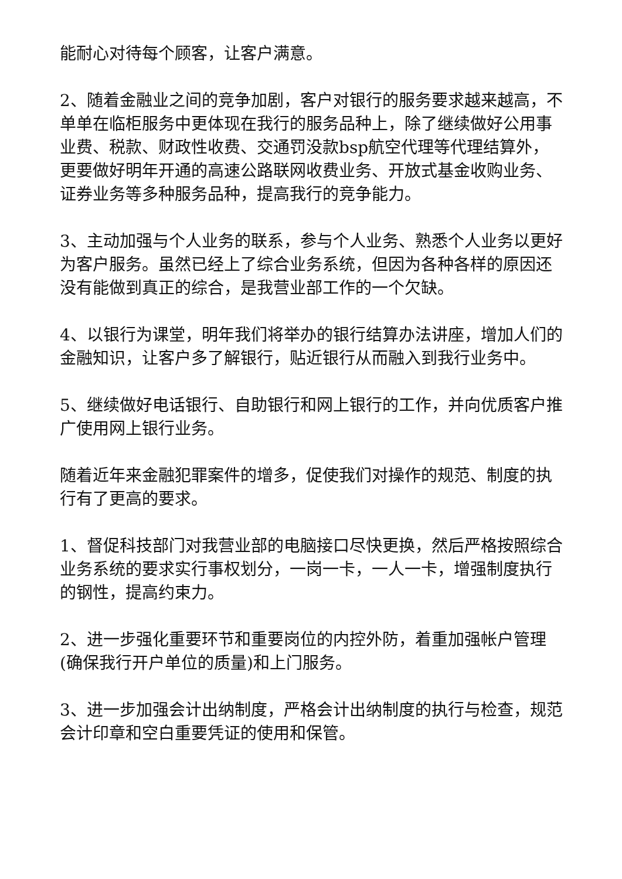能耐心对待每个顾客，让客户满意。
2、随着金融业之间的竞争加剧，客户对银行的服务要求越来越高，不单单在临柜服务中更体现在我行的服务品种上，除了继续做好公用事业费、税款、财政性收费、交通罚没款bsp航空代理等代理结算外，更要做好明年开通的高速公路联网收费业务、开放式基金收购业务、证券业务等多种服务品种，提高我行的竞争能力。
3、主动加强与个人业务的联系，参与个人业务、熟悉个人业务以更好为客户服务。虽然已经上了综合业务系统，但因为各种各样的原因还没有能做到真正的综合，是我营业部工作的一个欠缺。
4、以银行为课堂，明年我们将举办的银行结算办法讲座，增加人们的金融知识，让客户多了解银行，贴近银行从而融入到我行业务中。
5、继续做好电话银行、自助银行和网上银行的工作，并向优质客户推广使用网上银行业务。
随着近年来金融犯罪案件的增多，促使我们对操作的规范、制度的执行有了更高的要求。
1、督促科技部门对我营业部的电脑接口尽快更换，然后严格按照综合业务系统的要求实行事权划分，一岗一卡，一人一卡，增强制度执行的钢性，提高约束力。
2、进一步强化重要环节和重要岗位的内控外防，着重加强帐户管理(确保我行开户单位的质量)和上门服务。
3、进一步加强会计出纳制度，严格会计出纳制度的执行与检查，规范会计印章和空白重要凭证的使用和保管。